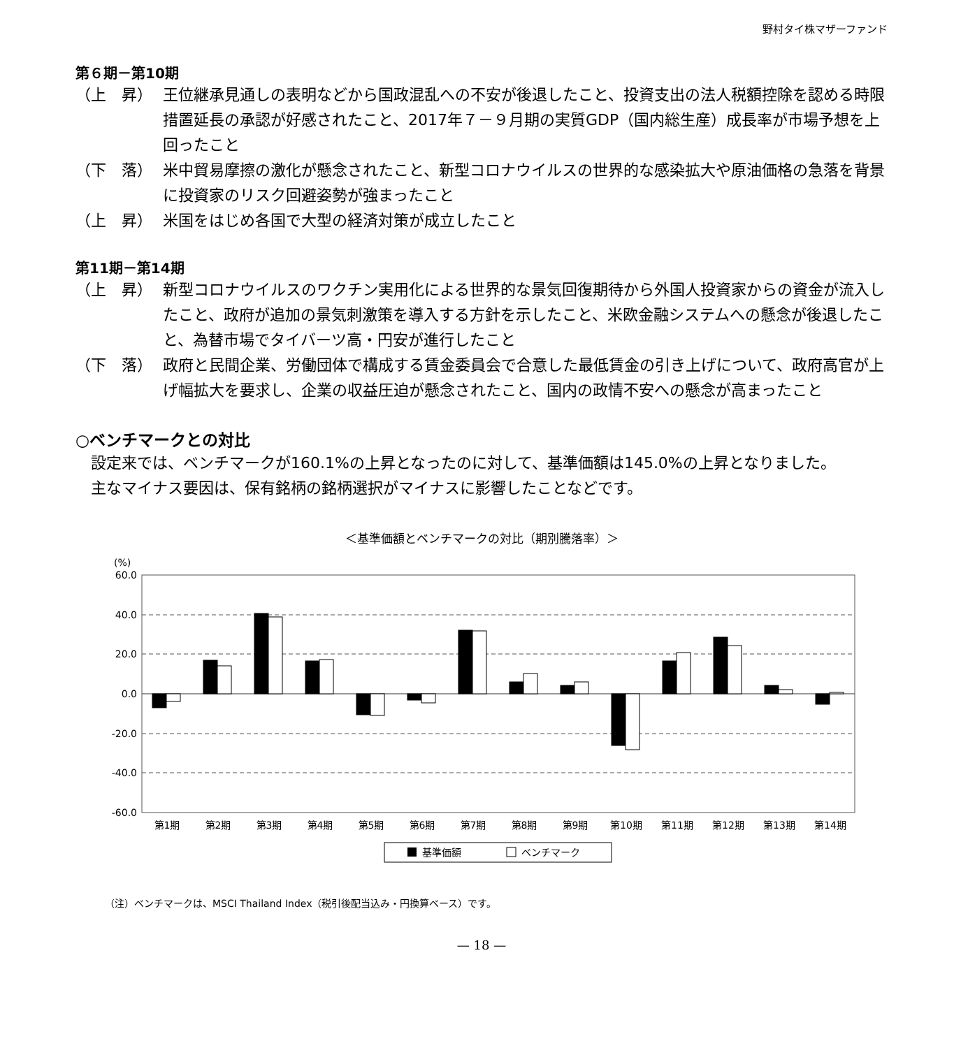野村タイ株マザーファンド
第６期－第10期
（上　昇） 王位継承見通しの表明などから国政混乱への不安が後退したこと、投資支出の法人税額控除を認める時限措置延長の承認が好感されたこと、2017年７－９月期の実質GDP（国内総生産）成長率が市場予想を上回ったこと
（下　落） 米中貿易摩擦の激化が懸念されたこと、新型コロナウイルスの世界的な感染拡大や原油価格の急落を背景に投資家のリスク回避姿勢が強まったこと
（上　昇） 米国をはじめ各国で大型の経済対策が成立したこと
第11期－第14期
（上　昇） 新型コロナウイルスのワクチン実用化による世界的な景気回復期待から外国人投資家からの資金が流入したこと、政府が追加の景気刺激策を導入する方針を示したこと、米欧金融システムへの懸念が後退したこと、為替市場でタイバーツ高・円安が進行したこと
（下　落） 政府と民間企業、労働団体で構成する賃金委員会で合意した最低賃金の引き上げについて、政府高官が上げ幅拡大を要求し、企業の収益圧迫が懸念されたこと、国内の政情不安への懸念が高まったこと
○ベンチマークとの対比
設定来では、ベンチマークが160.1%の上昇となったのに対して、基準価額は145.0%の上昇となりました。
主なマイナス要因は、保有銘柄の銘柄選択がマイナスに影響したことなどです。
＜基準価額とベンチマークの対比（期別騰落率）＞
(%)
60.0
40.0
20.0
0.0
-20.0
-40.0
-60.0
第1期
第2期
第3期
第4期
第5期
第6期
第7期
第8期
第9期
第10期
第11期
第12期
第13期
第14期
基準価額
ベンチマーク
（注）ベンチマークは、MSCI Thailand Index（税引後配当込み・円換算ベース）です。
— 18 —